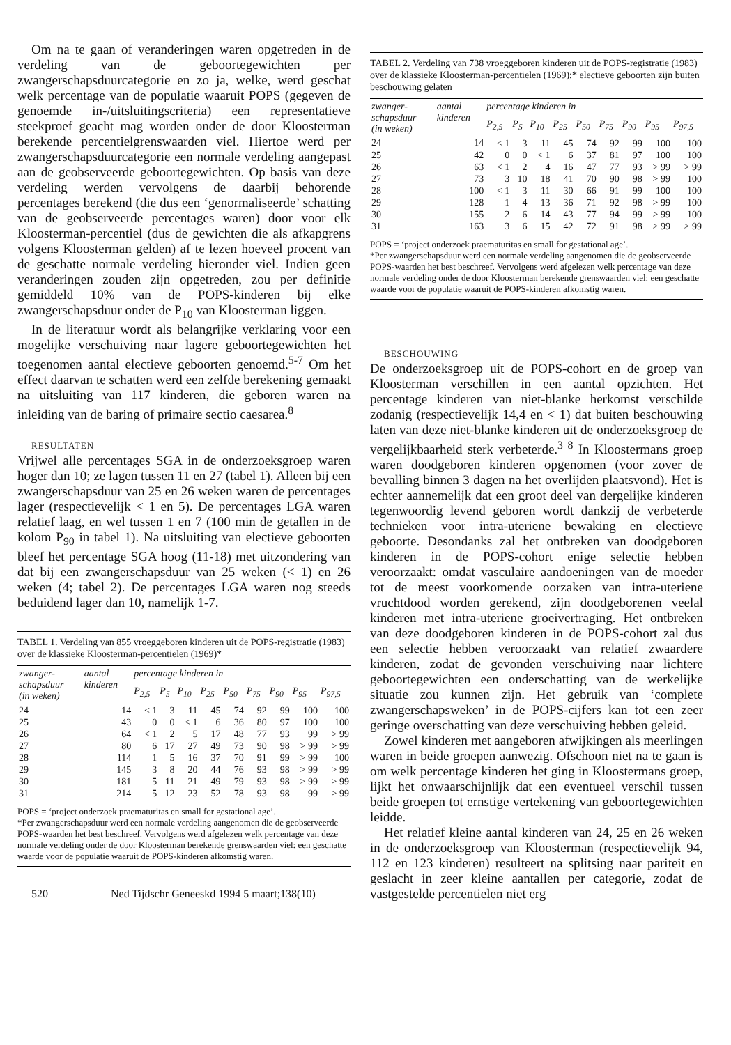Om na te gaan of veranderingen waren opgetreden in de verdeling van de geboortegewichten per zwangerschapsduurcategorie en zo ja, welke, werd geschat welk percentage van de populatie waaruit POPS (gegeven de genoemde in-/uitsluitingscriteria) een representatieve steekproef geacht mag worden onder de door Kloosterman berekende percentielgrenswaarden viel. Hiertoe werd per zwangerschapsduurcategorie een normale verdeling aangepast aan de geobserveerde geboortegewichten. Op basis van deze verdeling werden vervolgens de daarbij behorende percentages berekend (die dus een ‘genormaliseerde’ schatting van de geobserveerde percentages waren) door voor elk Kloosterman-percentiel (dus de gewichten die als afkapgrens volgens Kloosterman gelden) af te lezen hoeveel procent van de geschatte normale verdeling hieronder viel. Indien geen veranderingen zouden zijn opgetreden, zou per definitie gemiddeld 10% van de POPS-kinderen bij elke zwangerschapsduur onder de P<sub>10</sub> van Kloosterman liggen.
In de literatuur wordt als belangrijke verklaring voor een mogelijke verschuiving naar lagere geboortegewichten het toegenomen aantal electieve geboorten genoemd.<sup>5-7</sup> Om het effect daarvan te schatten werd een zelfde berekening gemaakt na uitsluiting van 117 kinderen, die geboren waren na inleiding van de baring of primaire sectio caesarea.<sup>8</sup>
RESULTATEN
Vrijwel alle percentages SGA in de onderzoeksgroep waren hoger dan 10; ze lagen tussen 11 en 27 (tabel 1). Alleen bij een zwangerschapsduur van 25 en 26 weken waren de percentages lager (respectievelijk < 1 en 5). De percentages LGA waren relatief laag, en wel tussen 1 en 7 (100 min de getallen in de kolom P<sub>90</sub> in tabel 1). Na uitsluiting van electieve geboorten bleef het percentage SGA hoog (11-18) met uitzondering van dat bij een zwangerschapsduur van 25 weken (< 1) en 26 weken (4; tabel 2). De percentages LGA waren nog steeds beduidend lager dan 10, namelijk 1-7.
TABEL 1. Verdeling van 855 vroeggeboren kinderen uit de POPS-registratie (1983) over de klassieke Kloosterman-percentielen (1969)*
| zwanger- schapsduur (in weken) | aantal kinderen | percentage kinderen in | | | | | | | | |
| --- | --- | --- | --- | --- | --- | --- | --- | --- | --- | --- |
| | | P<sub>2,5</sub> | P<sub>5</sub> | P<sub>10</sub> | P<sub>25</sub> | P<sub>50</sub> | P<sub>75</sub> | P<sub>90</sub> | P<sub>95</sub> | P<sub>97,5</sub> |
| 24 | 14 | < 1 | 3 | 11 | 45 | 74 | 92 | 99 | 100 | 100 |
| 25 | 43 | 0 | 0 | < 1 | 6 | 36 | 80 | 97 | 100 | 100 |
| 26 | 64 | < 1 | 2 | 5 | 17 | 48 | 77 | 93 | 99 | > 99 |
| 27 | 80 | 6 | 17 | 27 | 49 | 73 | 90 | 98 | > 99 | > 99 |
| 28 | 114 | 1 | 5 | 16 | 37 | 70 | 91 | 99 | > 99 | 100 |
| 29 | 145 | 3 | 8 | 20 | 44 | 76 | 93 | 98 | > 99 | > 99 |
| 30 | 181 | 5 | 11 | 21 | 49 | 79 | 93 | 98 | > 99 | > 99 |
| 31 | 214 | 5 | 12 | 23 | 52 | 78 | 93 | 98 | 99 | > 99 |
POPS = ‘project onderzoek praematuritas en small for gestational age’.
*Per zwangerschapsduur werd een normale verdeling aangenomen die de geobserveerde POPS-waarden het best beschreef. Vervolgens werd afgelezen welk percentage van deze normale verdeling onder de door Kloosterman berekende grenswaarden viel: een geschatte waarde voor de populatie waaruit de POPS-kinderen afkomstig waren.
520 Ned Tijdschr Geneeskd 1994 5 maart;138(10)
TABEL 2. Verdeling van 738 vroeggeboren kinderen uit de POPS-registratie (1983) over de klassieke Kloosterman-percentielen (1969);* electieve geboorten zijn buiten beschouwing gelaten
| zwanger- schapsduur (in weken) | aantal kinderen | percentage kinderen in | | | | | | | | |
| --- | --- | --- | --- | --- | --- | --- | --- | --- | --- | --- |
| | | P<sub>2,5</sub> | P<sub>5</sub> | P<sub>10</sub> | P<sub>25</sub> | P<sub>50</sub> | P<sub>75</sub> | P<sub>90</sub> | P<sub>95</sub> | P<sub>97,5</sub> |
| 24 | 14 | < 1 | 3 | 11 | 45 | 74 | 92 | 99 | 100 | 100 |
| 25 | 42 | 0 | 0 | < 1 | 6 | 37 | 81 | 97 | 100 | 100 |
| 26 | 63 | < 1 | 2 | 4 | 16 | 47 | 77 | 93 | > 99 | > 99 |
| 27 | 73 | 3 | 10 | 18 | 41 | 70 | 90 | 98 | > 99 | 100 |
| 28 | 100 | < 1 | 3 | 11 | 30 | 66 | 91 | 99 | 100 | 100 |
| 29 | 128 | 1 | 4 | 13 | 36 | 71 | 92 | 98 | > 99 | 100 |
| 30 | 155 | 2 | 6 | 14 | 43 | 77 | 94 | 99 | > 99 | 100 |
| 31 | 163 | 3 | 6 | 15 | 42 | 72 | 91 | 98 | > 99 | > 99 |
POPS = ‘project onderzoek praematuritas en small for gestational age’.
*Per zwangerschapsduur werd een normale verdeling aangenomen die de geobserveerde POPS-waarden het best beschreef. Vervolgens werd afgelezen welk percentage van deze normale verdeling onder de door Kloosterman berekende grenswaarden viel: een geschatte waarde voor de populatie waaruit de POPS-kinderen afkomstig waren.
BESCHOUWING
De onderzoeksgroep uit de POPS-cohort en de groep van Kloosterman verschillen in een aantal opzichten. Het percentage kinderen van niet-blanke herkomst verschilde zodanig (respectievelijk 14,4 en < 1) dat buiten beschouwing laten van deze niet-blanke kinderen uit de onderzoeksgroep de vergelijkbaarheid sterk verbeterde.<sup>3 8</sup> In Kloostermans groep waren doodgeboren kinderen opgenomen (voor zover de bevalling binnen 3 dagen na het overlijden plaatsvond). Het is echter aannemelijk dat een groot deel van dergelijke kinderen tegenwoordig levend geboren wordt dankzij de verbeterde technieken voor intra-uteriene bewaking en electieve geboorte. Desondanks zal het ontbreken van doodgeboren kinderen in de POPS-cohort enige selectie hebben veroorzaakt: omdat vasculaire aandoeningen van de moeder tot de meest voorkomende oorzaken van intra-uteriene vruchtdood worden gerekend, zijn doodgeborenen veelal kinderen met intra-uteriene groeivertraging. Het ontbreken van deze doodgeboren kinderen in de POPS-cohort zal dus een selectie hebben veroorzaakt van relatief zwaardere kinderen, zodat de gevonden verschuiving naar lichtere geboortegewichten een onderschatting van de werkelijke situatie zou kunnen zijn. Het gebruik van ‘complete zwangerschapsweken’ in de POPS-cijfers kan tot een zeer geringe overschatting van deze verschuiving hebben geleid.
Zowel kinderen met aangeboren afwijkingen als meerlingen waren in beide groepen aanwezig. Ofschoon niet na te gaan is om welk percentage kinderen het ging in Kloostermans groep, lijkt het onwaarschijnlijk dat een eventueel verschil tussen beide groepen tot ernstige vertekening van geboortegewichten leidde.
Het relatief kleine aantal kinderen van 24, 25 en 26 weken in de onderzoeksgroep van Kloosterman (respectievelijk 94, 112 en 123 kinderen) resulteert na splitsing naar pariteit en geslacht in zeer kleine aantallen per categorie, zodat de vastgestelde percentielen niet erg